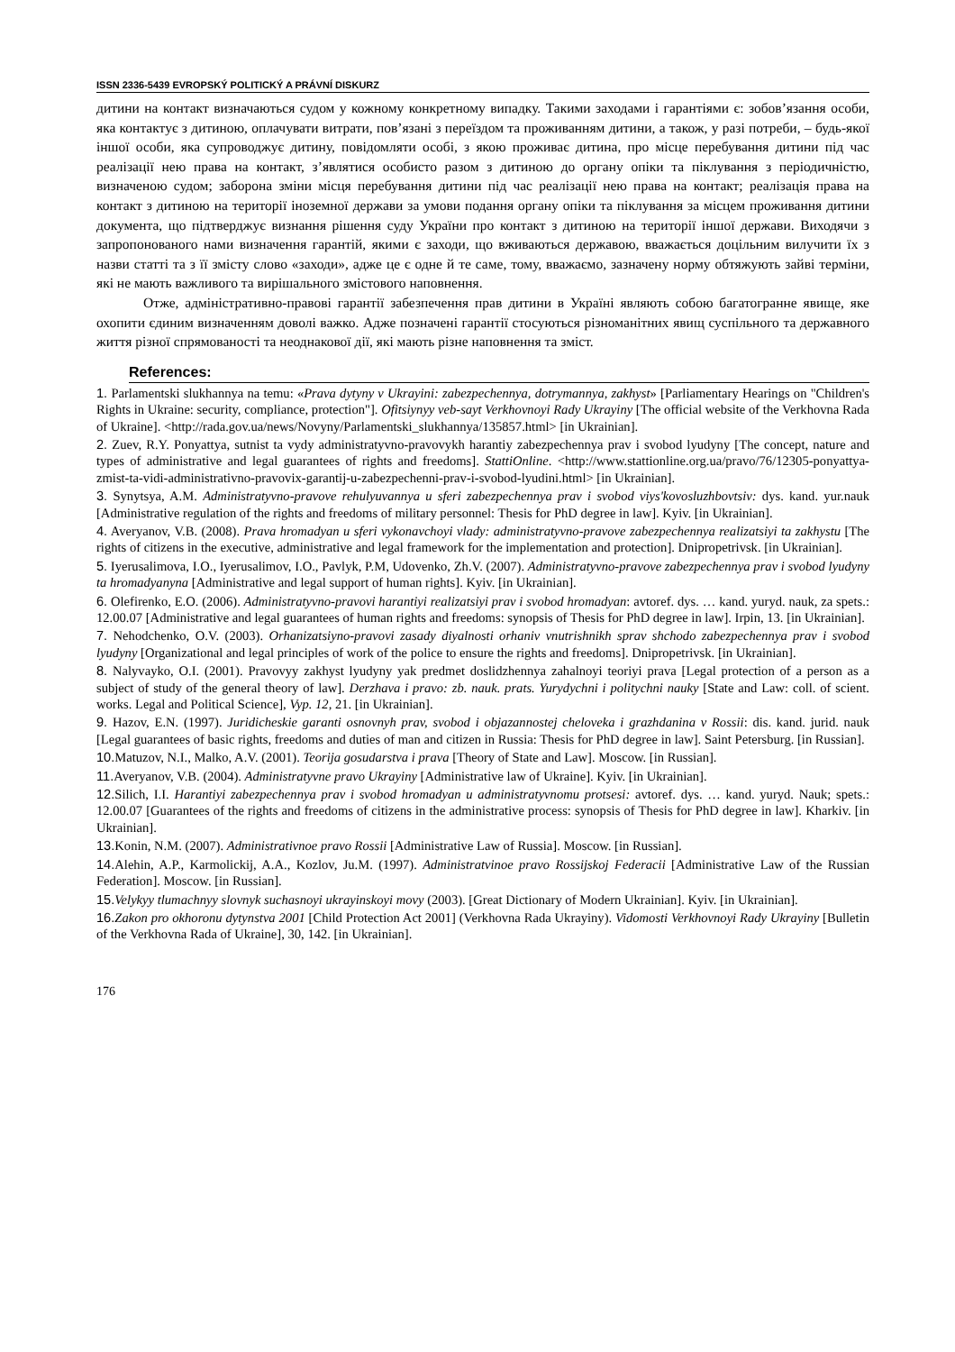ISSN 2336-5439 EVROPSKÝ POLITICKÝ A PRÁVNÍ DISKURZ
дитини на контакт визначаються судом у кожному конкретному випадку. Такими заходами і гарантіями є: зобов’язання особи, яка контактує з дитиною, оплачувати витрати, пов’язані з переїздом та проживанням дитини, а також, у разі потреби, – будь-якої іншої особи, яка супроводжує дитину, повідомляти особі, з якою проживає дитина, про місце перебування дитини під час реалізації нею права на контакт, з’являтися особисто разом з дитиною до органу опіки та піклування з періодичністю, визначеною судом; заборона зміни місця перебування дитини під час реалізації нею права на контакт; реалізація права на контакт з дитиною на території іноземної держави за умови подання органу опіки та піклування за місцем проживання дитини документа, що підтверджує визнання рішення суду України про контакт з дитиною на території іншої держави. Виходячи з запропонованого нами визначення гарантій, якими є заходи, що вживаються державою, вважається доцільним вилучити їх з назви статті та з її змісту слово «заходи», адже це є одне й те саме, тому, вважаємо, зазначену норму обтяжують зайві терміни, які не мають важливого та вирішального змістового наповнення.
Отже, адміністративно-правові гарантії забезпечення прав дитини в Україні являють собою багатогранне явище, яке охопити єдиним визначенням доволі важко. Адже позначені гарантії стосуються різноманітних явищ суспільного та державного життя різної спрямованості та неоднакової дії, які мають різне наповнення та зміст.
References:
1. Parlamentski slukhannya na temu: «Prava dytyny v Ukrayini: zabezpechennya, dotrymannya, zakhyst» [Parliamentary Hearings on "Children's Rights in Ukraine: security, compliance, protection"]. Ofitsiynyy veb-sayt Verkhovnoyi Rady Ukrayiny [The official website of the Verkhovna Rada of Ukraine]. <http://rada.gov.ua/news/Novyny/Parlamentski_slukhannya/135857.html> [in Ukrainian].
2. Zuev, R.Y. Ponyattya, sutnist ta vydy administratyvno-pravovykh harantiy zabezpechennya prav i svobod lyudyny [The concept, nature and types of administrative and legal guarantees of rights and freedoms]. StattiOnline. <http://www.stattionline.org.ua/pravo/76/12305-ponyattya-zmist-ta-vidi-administrativno-pravovix-garantij-u-zabezpechenni-prav-i-svobod-lyudini.html> [in Ukrainian].
3. Synytsya, A.M. Administratyvno-pravove rehulyuvannya u sferi zabezpechennya prav i svobod viys'kovosluzhbovtsiv: dys. kand. yur.nauk [Administrative regulation of the rights and freedoms of military personnel: Thesis for PhD degree in law]. Kyiv. [in Ukrainian].
4. Averyanov, V.B. (2008). Prava hromadyan u sferi vykonavchoyi vlady: administratyvno-pravove zabezpechennya realizatsiyi ta zakhystu [The rights of citizens in the executive, administrative and legal framework for the implementation and protection]. Dnipropetrivsk. [in Ukrainian].
5. Iyerusalimova, I.O., Iyerusalimov, I.O., Pavlyk, P.M, Udovenko, Zh.V. (2007). Administratyvno-pravove zabezpechennya prav i svobod lyudyny ta hromadyanyna [Administrative and legal support of human rights]. Kyiv. [in Ukrainian].
6. Olefirenko, E.O. (2006). Administratyvno-pravovi harantiyi realizatsiyi prav i svobod hromadyan: avtoref. dys. … kand. yuryd. nauk, za spets.: 12.00.07 [Administrative and legal guarantees of human rights and freedoms: synopsis of Thesis for PhD degree in law]. Irpin, 13. [in Ukrainian].
7. Nehodchenko, O.V. (2003). Orhanizatsiyno-pravovi zasady diyalnosti orhaniv vnutrishnikh sprav shchodo zabezpechennya prav i svobod lyudyny [Organizational and legal principles of work of the police to ensure the rights and freedoms]. Dnipropetrivsk. [in Ukrainian].
8. Nalyvayko, O.I. (2001). Pravovyy zakhyst lyudyny yak predmet doslidzhennya zahalnoyi teoriyi prava [Legal protection of a person as a subject of study of the general theory of law]. Derzhava i pravo: zb. nauk. prats. Yurydychni i politychni nauky [State and Law: coll. of scient. works. Legal and Political Science], Vyp. 12, 21. [in Ukrainian].
9. Hazov, E.N. (1997). Juridicheskie garanti osnovnyh prav, svobod i objazannostej cheloveka i grazhdanina v Rossii: dis. kand. jurid. nauk [Legal guarantees of basic rights, freedoms and duties of man and citizen in Russia: Thesis for PhD degree in law]. Saint Petersburg. [in Russian].
10. Matuzov, N.I., Malko, A.V. (2001). Teorija gosudarstva i prava [Theory of State and Law]. Moscow. [in Russian].
11. Averyanov, V.B. (2004). Administratyvne pravo Ukrayiny [Administrative law of Ukraine]. Kyiv. [in Ukrainian].
12. Silich, I.I. Harantiyi zabezpechennya prav i svobod hromadyan u administratyvnomu protsesi: avtoref. dys. … kand. yuryd. Nauk; spets.: 12.00.07 [Guarantees of the rights and freedoms of citizens in the administrative process: synopsis of Thesis for PhD degree in law]. Kharkiv. [in Ukrainian].
13. Konin, N.M. (2007). Administrativnoe pravo Rossii [Administrative Law of Russia]. Moscow. [in Russian].
14. Alehin, A.P., Karmolickij, A.A., Kozlov, Ju.M. (1997). Administratvinoe pravo Rossijskoj Federacii [Administrative Law of the Russian Federation]. Moscow. [in Russian].
15. Velykyy tlumachnyy slovnyk suchasnoyi ukrayinskoyi movy (2003). [Great Dictionary of Modern Ukrainian]. Kyiv. [in Ukrainian].
16. Zakon pro okhoronu dytynstva 2001 [Child Protection Act 2001] (Verkhovna Rada Ukrayiny). Vidomosti Verkhovnoyi Rady Ukrayiny [Bulletin of the Verkhovna Rada of Ukraine], 30, 142. [in Ukrainian].
176